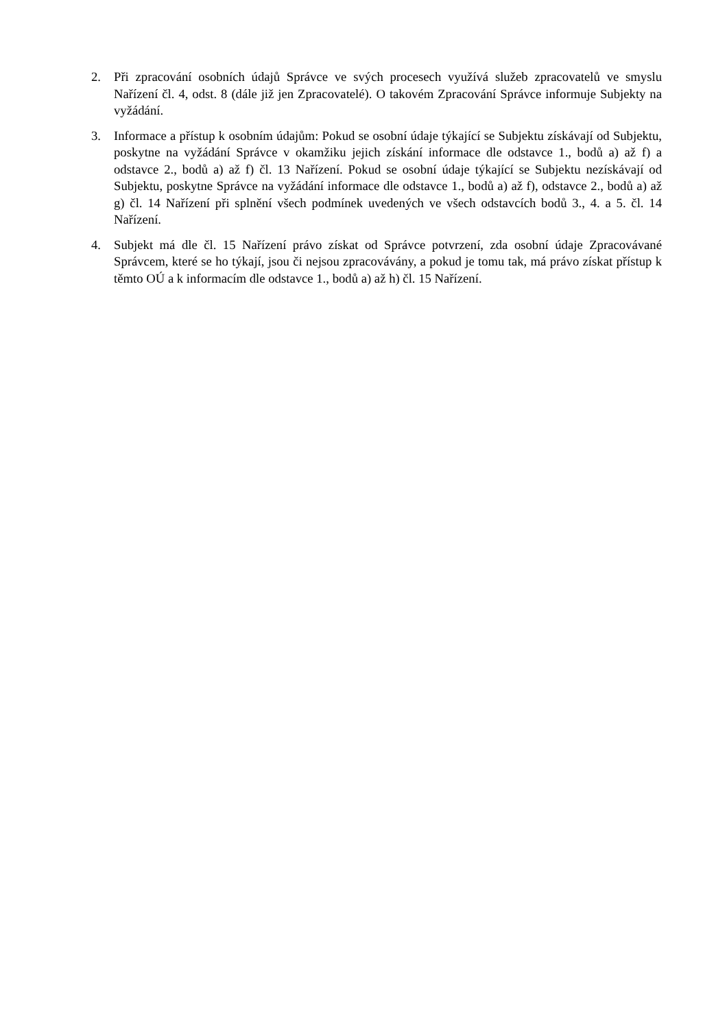2. Při zpracování osobních údajů Správce ve svých procesech využívá služeb zpracovatelů ve smyslu Nařízení čl. 4, odst. 8 (dále již jen Zpracovatelé). O takovém Zpracování Správce informuje Subjekty na vyžádání.
3. Informace a přístup k osobním údajům: Pokud se osobní údaje týkající se Subjektu získávají od Subjektu, poskytne na vyžádání Správce v okamžiku jejich získání informace dle odstavce 1., bodů a) až f) a odstavce 2., bodů a) až f) čl. 13 Nařízení. Pokud se osobní údaje týkající se Subjektu nezískávají od Subjektu, poskytne Správce na vyžádání informace dle odstavce 1., bodů a) až f), odstavce 2., bodů a) až g) čl. 14 Nařízení při splnění všech podmínek uvedených ve všech odstavcích bodů 3., 4. a 5. čl. 14 Nařízení.
4. Subjekt má dle čl. 15 Nařízení právo získat od Správce potvrzení, zda osobní údaje Zpracovávané Správcem, které se ho týkají, jsou či nejsou zpracovávány, a pokud je tomu tak, má právo získat přístup k těmto OÚ a k informacím dle odstavce 1., bodů a) až h) čl. 15 Nařízení.